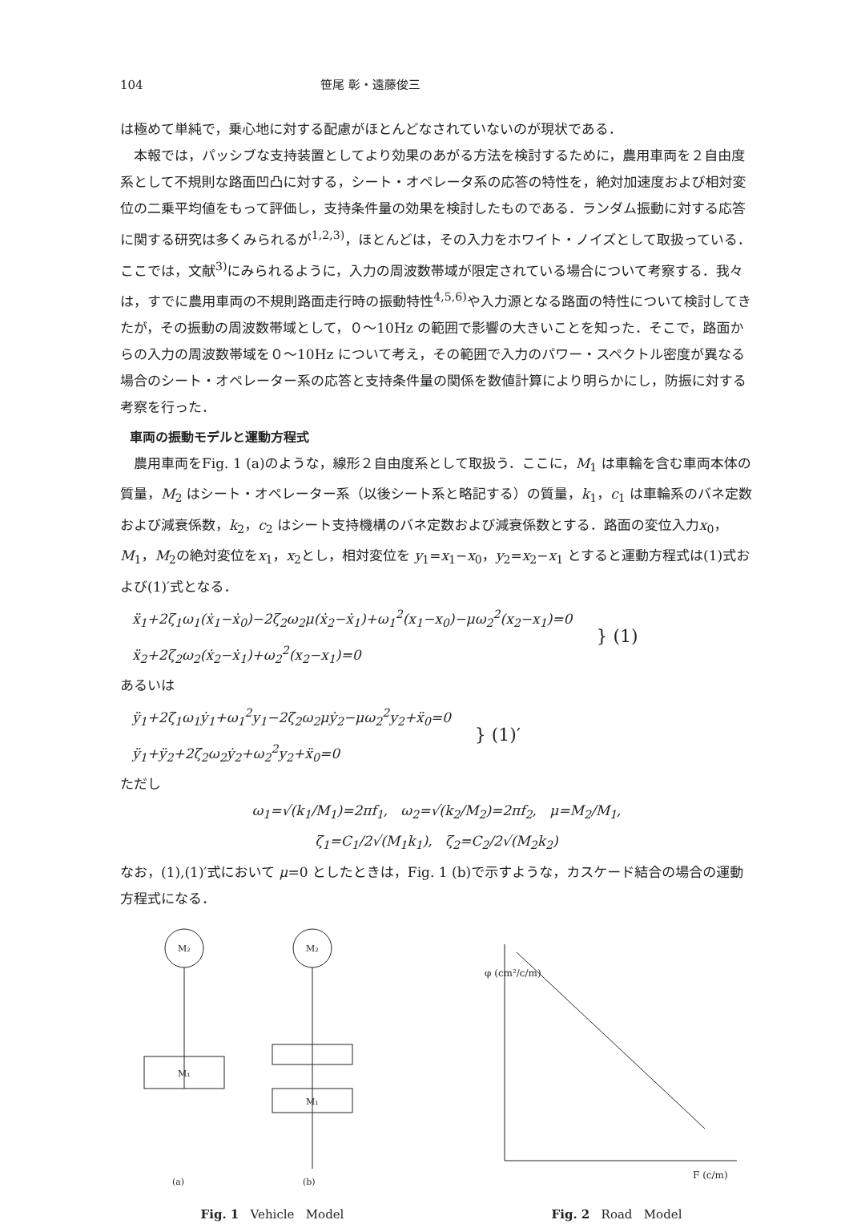104 笹尾 彰・遠藤俊三
は極めて単純で，乗心地に対する配慮がほとんどなされていないのが現状である．
本報では，パッシブな支持装置としてより効果のあがる方法を検討するために，農用車両を２自由度系として不規則な路面凹凸に対する，シート・オペレータ系の応答の特性を，絶対加速度および相対変位の二乗平均値をもって評価し，支持条件量の効果を検討したものである．ランダム振動に対する応答に関する研究は多くみられるが<sup>1,2,3)</sup>，ほとんどは，その入力をホワイト・ノイズとして取扱っている．ここでは，文献<sup>3)</sup>にみられるように，入力の周波数帯域が限定されている場合について考察する．我々は，すでに農用車両の不規則路面走行時の振動特性<sup>4,5,6)</sup>や入力源となる路面の特性について検討してきたが，その振動の周波数帯域として，０～10Hz の範囲で影響の大きいことを知った．そこで，路面からの入力の周波数帯域を０～10Hz について考え，その範囲で入力のパワー・スペクトル密度が異なる場合のシート・オペレーター系の応答と支持条件量の関係を数値計算により明らかにし，防振に対する考察を行った．
車両の振動モデルと運動方程式
農用車両をFig. 1 (a)のような，線形２自由度系として取扱う．ここに，M<sub>1</sub> は車輪を含む車両本体の質量，M<sub>2</sub> はシート・オペレーター系（以後シート系と略記する）の質量，k<sub>1</sub>，c<sub>1</sub> は車輪系のバネ定数および減衰係数，k<sub>2</sub>，c<sub>2</sub> はシート支持機構のバネ定数および減衰係数とする．路面の変位入力x<sub>0</sub>，M<sub>1</sub>，M<sub>2</sub>の絶対変位をx<sub>1</sub>，x<sub>2</sub>とし，相対変位を y<sub>1</sub>=x<sub>1</sub>−x<sub>0</sub>，y<sub>2</sub>=x<sub>2</sub>−x<sub>1</sub> とすると運動方程式は(1)式および(1)′式となる．
ẍ<sub>1</sub>+2ζ<sub>1</sub>ω<sub>1</sub>(ẋ<sub>1</sub>−ẋ<sub>0</sub>)−2ζ<sub>2</sub>ω<sub>2</sub>μ(ẋ<sub>2</sub>−ẋ<sub>1</sub>)+ω<sub>1</sub><sup>2</sup>(x<sub>1</sub>−x<sub>0</sub>)−μω<sub>2</sub><sup>2</sup>(x<sub>2</sub>−x<sub>1</sub>)=0
ẍ<sub>2</sub>+2ζ<sub>2</sub>ω<sub>2</sub>(ẋ<sub>2</sub>−ẋ<sub>1</sub>)+ω<sub>2</sub><sup>2</sup>(x<sub>2</sub>−x<sub>1</sub>)=0
} (1)
あるいは
ÿ<sub>1</sub>+2ζ<sub>1</sub>ω<sub>1</sub>ẏ<sub>1</sub>+ω<sub>1</sub><sup>2</sup>y<sub>1</sub>−2ζ<sub>2</sub>ω<sub>2</sub>μẏ<sub>2</sub>−μω<sub>2</sub><sup>2</sup>y<sub>2</sub>+ẍ<sub>0</sub>=0
ÿ<sub>1</sub>+ÿ<sub>2</sub>+2ζ<sub>2</sub>ω<sub>2</sub>ẏ<sub>2</sub>+ω<sub>2</sub><sup>2</sup>y<sub>2</sub>+ẍ<sub>0</sub>=0
} (1)′
ただし
ω<sub>1</sub>=√(k<sub>1</sub>/M<sub>1</sub>)=2πf<sub>1</sub>, ω<sub>2</sub>=√(k<sub>2</sub>/M<sub>2</sub>)=2πf<sub>2</sub>, μ=M<sub>2</sub>/M<sub>1</sub>,
ζ<sub>1</sub>=C<sub>1</sub>/2√(M<sub>1</sub>k<sub>1</sub>), ζ<sub>2</sub>=C<sub>2</sub>/2√(M<sub>2</sub>k<sub>2</sub>)
なお，(1),(1)′式において μ=0 としたときは，Fig. 1 (b)で示すような，カスケード結合の場合の運動方程式になる．
M₂
M₁
M₂
M₁
(a)
(b)
Fig. 1 Vehicle Model
F (c/m)
φ (cm²/c/m)
Fig. 2 Road Model